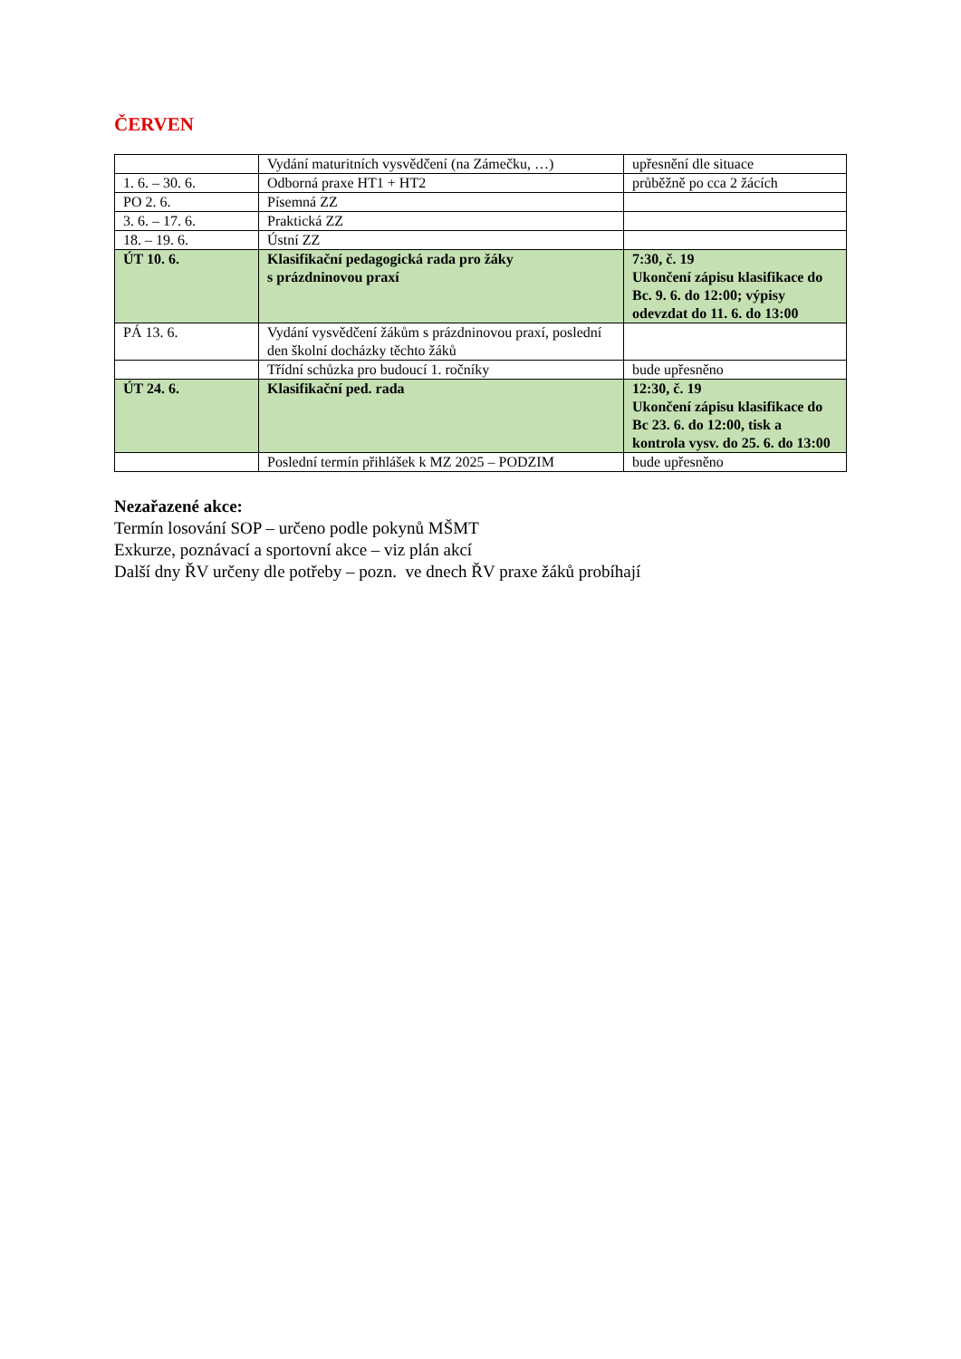ČERVEN
| | Vydání maturitních vysvědčení (na Zámečku, …) | upřesnění dle situace |
| 1. 6. – 30. 6. | Odborná praxe HT1 + HT2 | průběžně po cca 2 žácích |
| PO 2. 6. | Písemná ZZ | |
| 3. 6. – 17. 6. | Praktická ZZ | |
| 18. – 19. 6. | Ústní ZZ | |
| ÚT 10. 6. | Klasifikační pedagogická rada pro žáky s prázdninovou praxí | 7:30, č. 19 Ukončení zápisu klasifikace do Bc. 9. 6. do 12:00; výpisy odevzdat do 11. 6. do 13:00 |
| PÁ 13. 6. | Vydání vysvědčení žákům s prázdninovou praxí, poslední den školní docházky těchto žáků | |
| | Třídní schůzka pro budoucí 1. ročníky | bude upřesněno |
| ÚT 24. 6. | Klasifikační ped. rada | 12:30, č. 19 Ukončení zápisu klasifikace do Bc 23. 6. do 12:00, tisk a kontrola vysv. do 25. 6. do 13:00 |
| | Poslední termín přihlášek k MZ 2025 – PODZIM | bude upřesněno |
Nezařazené akce:
Termín losování SOP – určeno podle pokynů MŠMT
Exkurze, poznávací a sportovní akce – viz plán akcí
Další dny ŘV určeny dle potřeby – pozn. ve dnech ŘV praxe žáků probíhají